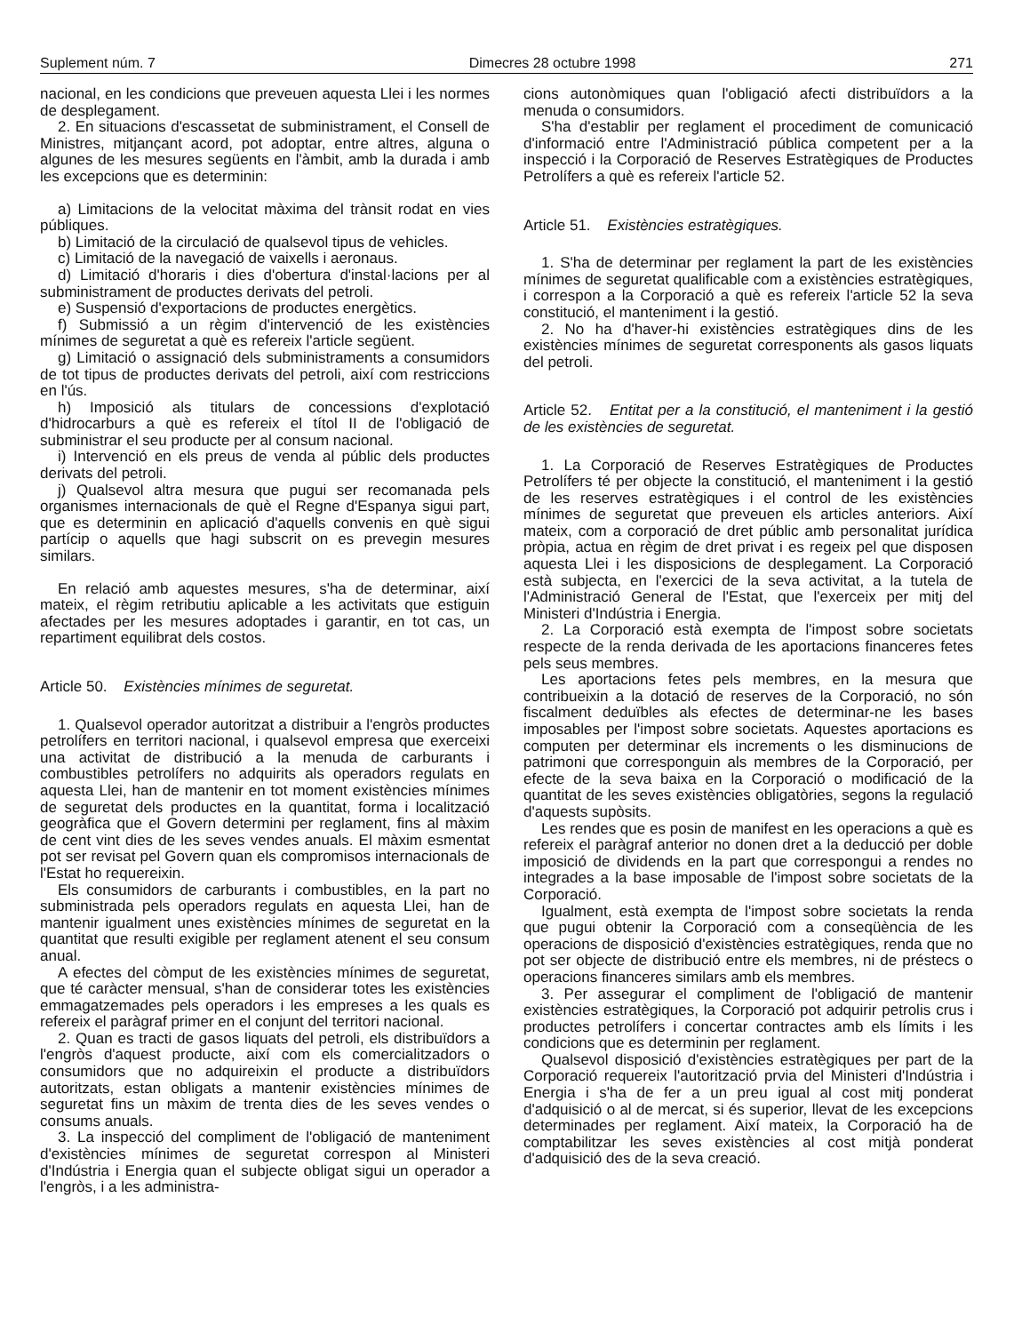Suplement núm. 7 Dimecres 28 octubre 1998 271
nacional, en les condicions que preveuen aquesta Llei i les normes de desplegament.
2. En situacions d'escassetat de subministrament, el Consell de Ministres, mitjançant acord, pot adoptar, entre altres, alguna o algunes de les mesures següents en l'àmbit, amb la durada i amb les excepcions que es determinin:
a) Limitacions de la velocitat màxima del trànsit rodat en vies públiques.
b) Limitació de la circulació de qualsevol tipus de vehicles.
c) Limitació de la navegació de vaixells i aeronaus.
d) Limitació d'horaris i dies d'obertura d'instal·lacions per al subministrament de productes derivats del petroli.
e) Suspensió d'exportacions de productes energètics.
f) Submissió a un règim d'intervenció de les existències mínimes de seguretat a què es refereix l'article següent.
g) Limitació o assignació dels subministraments a consumidors de tot tipus de productes derivats del petroli, així com restriccions en l'ús.
h) Imposició als titulars de concessions d'explotació d'hidrocarburs a què es refereix el títol II de l'obligació de subministrar el seu producte per al consum nacional.
i) Intervenció en els preus de venda al públic dels productes derivats del petroli.
j) Qualsevol altra mesura que pugui ser recomanada pels organismes internacionals de què el Regne d'Espanya sigui part, que es determinin en aplicació d'aquells convenis en què sigui partícip o aquells que hagi subscrit on es prevegin mesures similars.
En relació amb aquestes mesures, s'ha de determinar, així mateix, el règim retributiu aplicable a les activitats que estiguin afectades per les mesures adoptades i garantir, en tot cas, un repartiment equilibrat dels costos.
Article 50. Existències mínimes de seguretat.
1. Qualsevol operador autoritzat a distribuir a l'engròs productes petrolífers en territori nacional, i qualsevol empresa que exerceixi una activitat de distribució a la menuda de carburants i combustibles petrolífers no adquirits als operadors regulats en aquesta Llei, han de mantenir en tot moment existències mínimes de seguretat dels productes en la quantitat, forma i localització geogràfica que el Govern determini per reglament, fins al màxim de cent vint dies de les seves vendes anuals. El màxim esmentat pot ser revisat pel Govern quan els compromisos internacionals de l'Estat ho requereixin.
Els consumidors de carburants i combustibles, en la part no subministrada pels operadors regulats en aquesta Llei, han de mantenir igualment unes existències mínimes de seguretat en la quantitat que resulti exigible per reglament atenent el seu consum anual.
A efectes del còmput de les existències mínimes de seguretat, que té caràcter mensual, s'han de considerar totes les existències emmagatzemades pels operadors i les empreses a les quals es refereix el paràgraf primer en el conjunt del territori nacional.
2. Quan es tracti de gasos liquats del petroli, els distribuïdors a l'engròs d'aquest producte, així com els comercialitzadors o consumidors que no adquireixin el producte a distribuïdors autoritzats, estan obligats a mantenir existències mínimes de seguretat fins un màxim de trenta dies de les seves vendes o consums anuals.
3. La inspecció del compliment de l'obligació de manteniment d'existències mínimes de seguretat correspon al Ministeri d'Indústria i Energia quan el subjecte obligat sigui un operador a l'engròs, i a les administra-
cions autonòmiques quan l'obligació afecti distribuïdors a la menuda o consumidors.
S'ha d'establir per reglament el procediment de comunicació d'informació entre l'Administració pública competent per a la inspecció i la Corporació de Reserves Estratègiques de Productes Petrolífers a què es refereix l'article 52.
Article 51. Existències estratègiques.
1. S'ha de determinar per reglament la part de les existències mínimes de seguretat qualificable com a existències estratègiques, i correspon a la Corporació a què es refereix l'article 52 la seva constitució, el manteniment i la gestió.
2. No ha d'haver-hi existències estratègiques dins de les existències mínimes de seguretat corresponents als gasos liquats del petroli.
Article 52. Entitat per a la constitució, el manteniment i la gestió de les existències de seguretat.
1. La Corporació de Reserves Estratègiques de Productes Petrolífers té per objecte la constitució, el manteniment i la gestió de les reserves estratègiques i el control de les existències mínimes de seguretat que preveuen els articles anteriors. Així mateix, com a corporació de dret públic amb personalitat jurídica pròpia, actua en règim de dret privat i es regeix pel que disposen aquesta Llei i les disposicions de desplegament. La Corporació està subjecta, en l'exercici de la seva activitat, a la tutela de l'Administració General de l'Estat, que l'exerceix per mitj del Ministeri d'Indústria i Energia.
2. La Corporació està exempta de l'impost sobre societats respecte de la renda derivada de les aportacions financeres fetes pels seus membres.
Les aportacions fetes pels membres, en la mesura que contribueixin a la dotació de reserves de la Corporació, no són fiscalment deduïbles als efectes de determinar-ne les bases imposables per l'impost sobre societats. Aquestes aportacions es computen per determinar els increments o les disminucions de patrimoni que corresponguin als membres de la Corporació, per efecte de la seva baixa en la Corporació o modificació de la quantitat de les seves existències obligatòries, segons la regulació d'aquests supòsits.
Les rendes que es posin de manifest en les operacions a què es refereix el paràgraf anterior no donen dret a la deducció per doble imposició de dividends en la part que correspongui a rendes no integrades a la base imposable de l'impost sobre societats de la Corporació.
Igualment, està exempta de l'impost sobre societats la renda que pugui obtenir la Corporació com a conseqüència de les operacions de disposició d'existències estratègiques, renda que no pot ser objecte de distribució entre els membres, ni de préstecs o operacions financeres similars amb els membres.
3. Per assegurar el compliment de l'obligació de mantenir existències estratègiques, la Corporació pot adquirir petrolis crus i productes petrolífers i concertar contractes amb els límits i les condicions que es determinin per reglament.
Qualsevol disposició d'existències estratègiques per part de la Corporació requereix l'autorització prvia del Ministeri d'Indústria i Energia i s'ha de fer a un preu igual al cost mitj ponderat d'adquisició o al de mercat, si és superior, llevat de les excepcions determinades per reglament. Així mateix, la Corporació ha de comptabilitzar les seves existències al cost mitjà ponderat d'adquisició des de la seva creació.